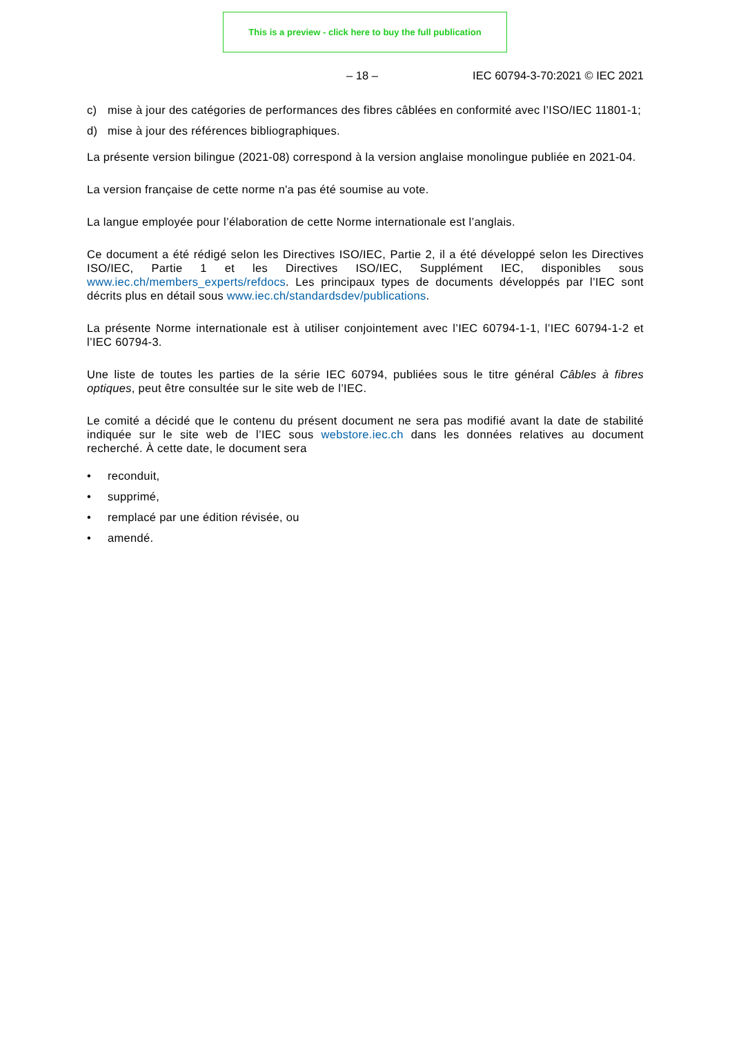This is a preview - click here to buy the full publication
– 18 – IEC 60794-3-70:2021 © IEC 2021
c) mise à jour des catégories de performances des fibres câblées en conformité avec l’ISO/IEC 11801-1;
d) mise à jour des références bibliographiques.
La présente version bilingue (2021-08) correspond à la version anglaise monolingue publiée en 2021-04.
La version française de cette norme n'a pas été soumise au vote.
La langue employée pour l’élaboration de cette Norme internationale est l’anglais.
Ce document a été rédigé selon les Directives ISO/IEC, Partie 2, il a été développé selon les Directives ISO/IEC, Partie 1 et les Directives ISO/IEC, Supplément IEC, disponibles sous www.iec.ch/members_experts/refdocs. Les principaux types de documents développés par l’IEC sont décrits plus en détail sous www.iec.ch/standardsdev/publications.
La présente Norme internationale est à utiliser conjointement avec l’IEC 60794-1-1, l’IEC 60794-1-2 et l’IEC 60794-3.
Une liste de toutes les parties de la série IEC 60794, publiées sous le titre général Câbles à fibres optiques, peut être consultée sur le site web de l’IEC.
Le comité a décidé que le contenu du présent document ne sera pas modifié avant la date de stabilité indiquée sur le site web de l’IEC sous webstore.iec.ch dans les données relatives au document recherché. À cette date, le document sera
• reconduit,
• supprimé,
• remplacé par une édition révisée, ou
• amendé.